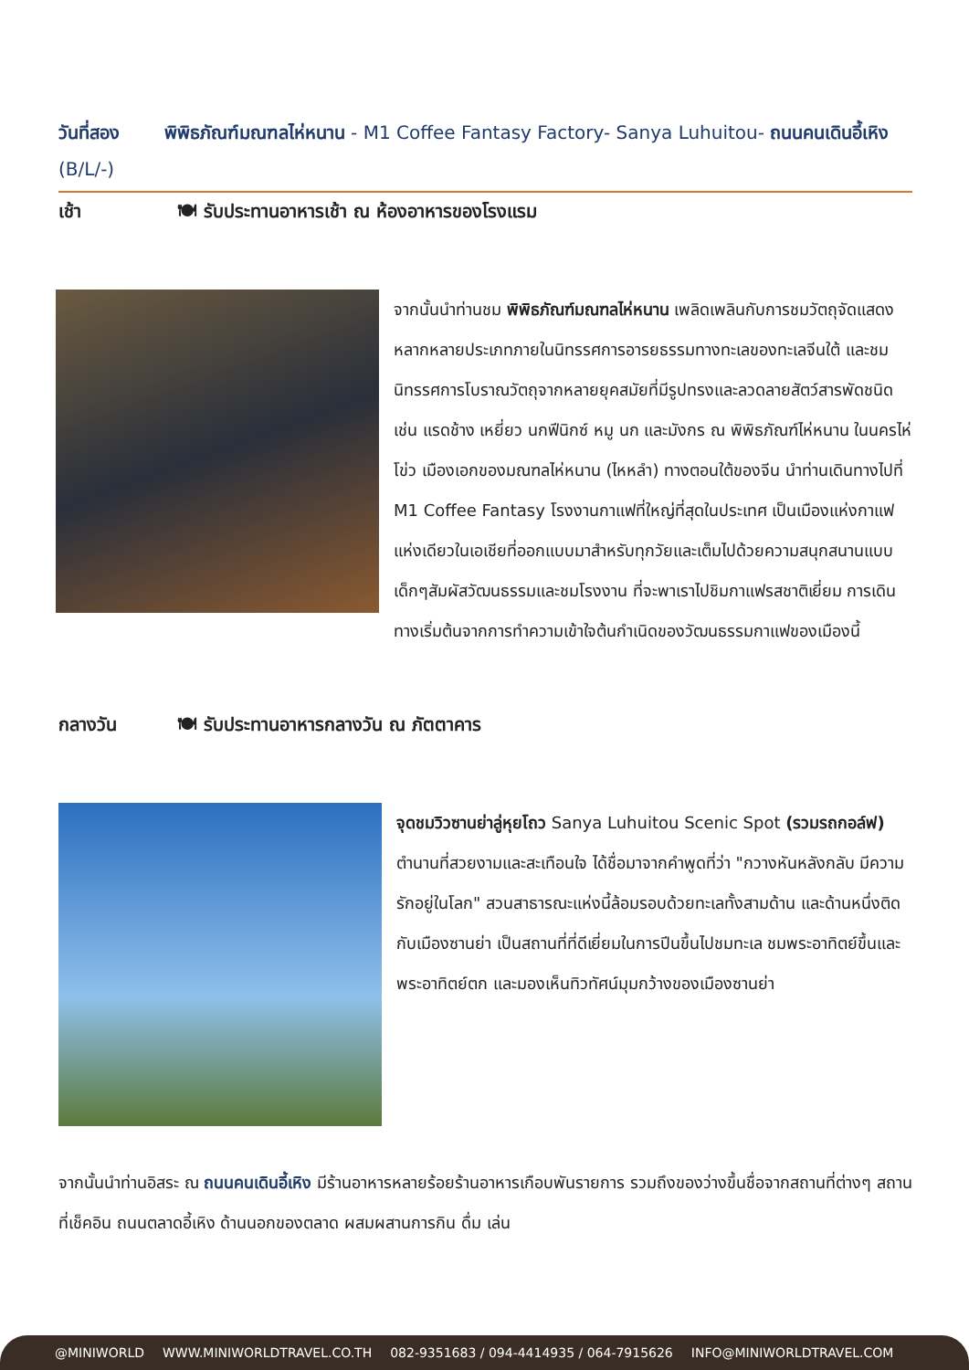วันที่สอง พิพิธภัณฑ์มณฑลไห่หนาน - M1 Coffee Fantasy Factory- Sanya Luhuitou- ถนนคนเดินอี้เหิง (B/L/-)
เช้า 🍽 รับประทานอาหารเช้า ณ ห้องอาหารของโรงแรม
จากนั้นนำท่านชม พิพิธภัณฑ์มณฑลไห่หนาน เพลิดเพลินกับการชมวัตถุจัดแสดงหลากหลายประเภทภายในนิทรรศการอารยธรรมทางทะเลของทะเลจีนใต้ และชมนิทรรศการโบราณวัตถุจากหลายยุคสมัยที่มีรูปทรงและลวดลายสัตว์สารพัดชนิด เช่น แรดช้าง เหยี่ยว นกฟีนิกซ์ หมู นก และมังกร ณ พิพิธภัณฑ์ไห่หนาน ในนครไห่โข่ว เมืองเอกของมณฑลไห่หนาน (ไหหลำ) ทางตอนใต้ของจีน นำท่านเดินทางไปที่ M1 Coffee Fantasy โรงงานกาแฟที่ใหญ่ที่สุดในประเทศ เป็นเมืองแห่งกาแฟแห่งเดียวในเอเชียที่ออกแบบมาสำหรับทุกวัยและเต็มไปด้วยความสนุกสนานแบบเด็กๆสัมผัสวัฒนธรรมและชมโรงงาน ที่จะพาเราไปชิมกาแฟรสชาติเยี่ยม การเดินทางเริ่มต้นจากการทำความเข้าใจต้นกำเนิดของวัฒนธรรมกาแฟของเมืองนี้
กลางวัน 🍽 รับประทานอาหารกลางวัน ณ ภัตตาคาร
จุดชมวิวซานย่าลู่หุยโถว Sanya Luhuitou Scenic Spot (รวมรถกอล์ฟ) ตำนานที่สวยงามและสะเทือนใจ ได้ชื่อมาจากคำพูดที่ว่า "กวางหันหลังกลับ มีความรักอยู่ในโลก" สวนสาธารณะแห่งนี้ล้อมรอบด้วยทะเลทั้งสามด้าน และด้านหนึ่งติดกับเมืองซานย่า เป็นสถานที่ที่ดีเยี่ยมในการปีนขึ้นไปชมทะเล ชมพระอาทิตย์ขึ้นและพระอาทิตย์ตก และมองเห็นทิวทัศน์มุมกว้างของเมืองซานย่า
จากนั้นนำท่านอิสระ ณ ถนนคนเดินอี้เหิง มีร้านอาหารหลายร้อยร้านอาหารเกือบพันรายการ รวมถึงของว่างขึ้นชื่อจากสถานที่ต่างๆ สถานที่เช็คอิน ถนนตลาดอี้เหิง ด้านนอกของตลาด ผสมผสานการกิน ดื่ม เล่น
@MINIWORLD WWW.MINIWORLDTRAVEL.CO.TH 082-9351683 / 094-4414935 / 064-7915626 INFO@MINIWORLDTRAVEL.COM